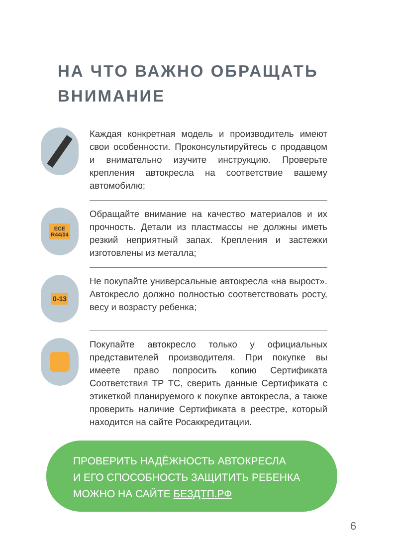НА ЧТО ВАЖНО ОБРАЩАТЬ
ВНИМАНИЕ
Каждая конкретная модель и производитель имеют свои особенности. Проконсультируйтесь с продавцом и внимательно изучите инструкцию. Проверьте крепления автокресла на соответствие вашему автомобилю;
ECE
R44/04
Обращайте внимание на качество материалов и их прочность. Детали из пластмассы не должны иметь резкий неприятный запах. Крепления и застежки изготовлены из металла;
0-13
Не покупайте универсальные автокресла «на вырост». Автокресло должно полностью соответствовать росту, весу и возрасту ребенка;
Покупайте автокресло только у официальных представителей производителя. При покупке вы имеете право попросить копию Сертификата Соответствия ТР ТС, сверить данные Сертификата с этикеткой планируемого к покупке автокресла, а также проверить наличие Сертификата в реестре, который находится на сайте Росаккредитации.
ПРОВЕРИТЬ НАДЁЖНОСТЬ АВТОКРЕСЛА
И ЕГО СПОСОБНОСТЬ ЗАЩИТИТЬ РЕБЕНКА
МОЖНО НА САЙТЕ БЕЗДТП.РФ
6